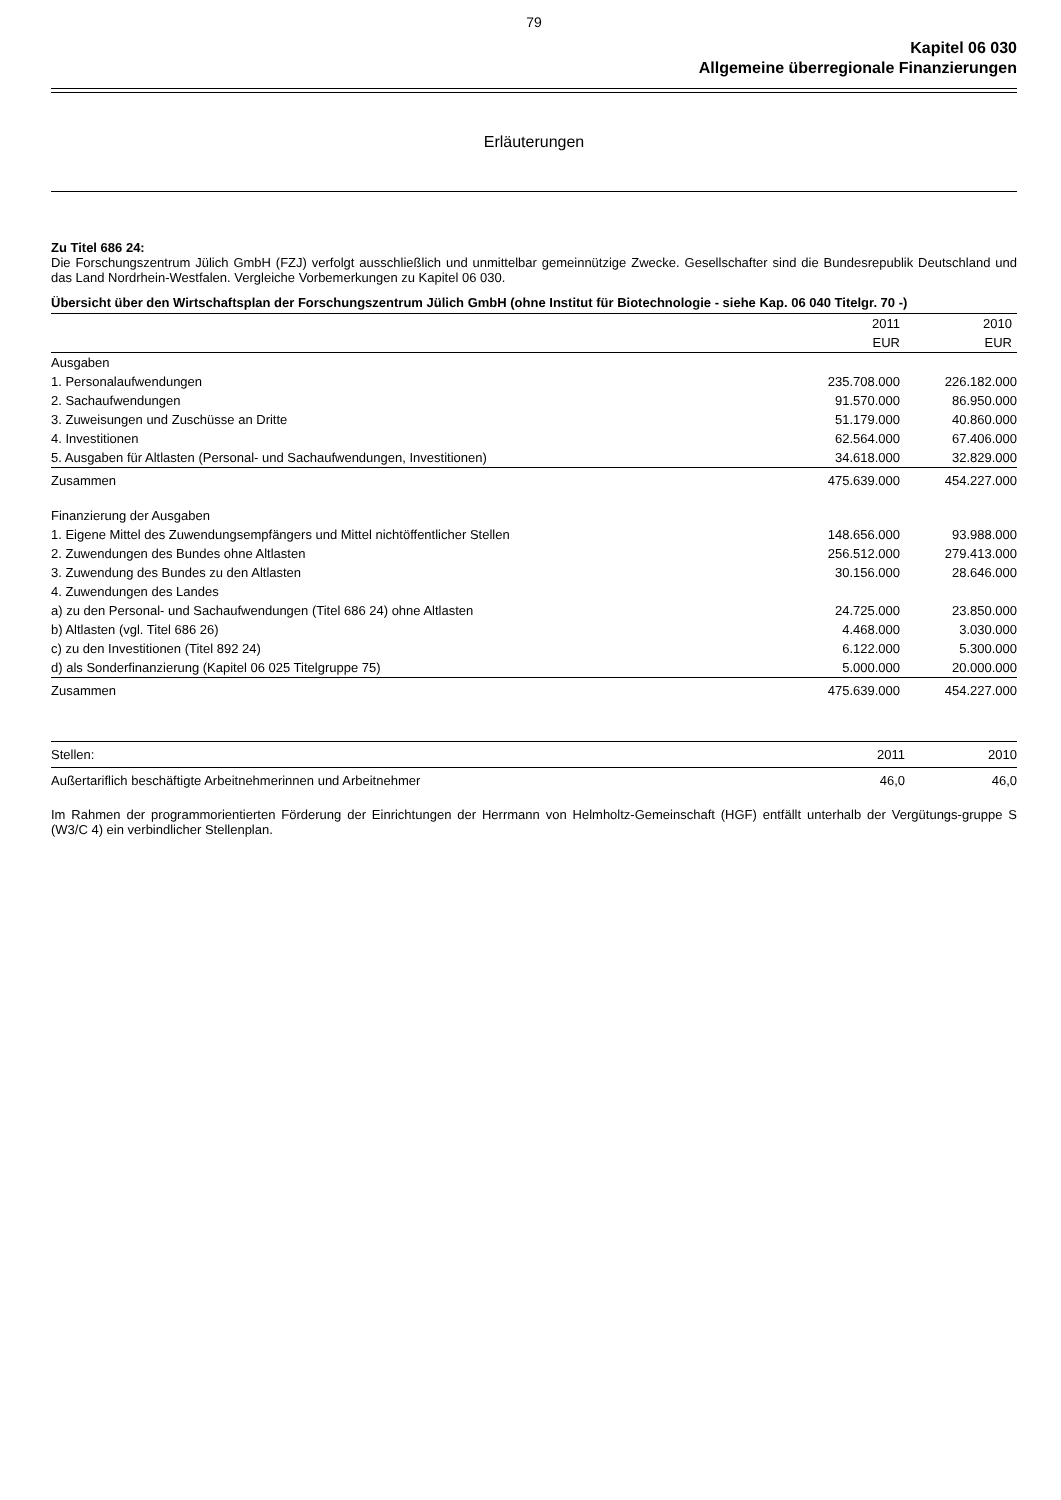79
Kapitel 06 030
Allgemeine überregionale Finanzierungen
Erläuterungen
Zu Titel 686 24:
Die Forschungszentrum Jülich GmbH (FZJ) verfolgt ausschließlich und unmittelbar gemeinnützige Zwecke. Gesellschafter sind die Bundesrepublik Deutschland und das Land Nordrhein-Westfalen. Vergleiche Vorbemerkungen zu Kapitel 06 030.
Übersicht über den Wirtschaftsplan der Forschungszentrum Jülich GmbH (ohne Institut für Biotechnologie - siehe Kap. 06 040 Titelgr. 70 -)
| | 2011 | 2010 |
| --- | --- | --- |
| | EUR | EUR |
| Ausgaben | | |
| 1. Personalaufwendungen | 235.708.000 | 226.182.000 |
| 2. Sachaufwendungen | 91.570.000 | 86.950.000 |
| 3. Zuweisungen und Zuschüsse an Dritte | 51.179.000 | 40.860.000 |
| 4. Investitionen | 62.564.000 | 67.406.000 |
| 5. Ausgaben für Altlasten (Personal- und Sachaufwendungen, Investitionen) | 34.618.000 | 32.829.000 |
| Zusammen | 475.639.000 | 454.227.000 |
| Finanzierung der Ausgaben | | |
| 1. Eigene Mittel des Zuwendungsempfängers und Mittel nichtöffentlicher Stellen | 148.656.000 | 93.988.000 |
| 2. Zuwendungen des Bundes ohne Altlasten | 256.512.000 | 279.413.000 |
| 3. Zuwendung des Bundes zu den Altlasten | 30.156.000 | 28.646.000 |
| 4. Zuwendungen des Landes | | |
| a) zu den Personal- und Sachaufwendungen (Titel 686 24) ohne Altlasten | 24.725.000 | 23.850.000 |
| b) Altlasten (vgl. Titel 686 26) | 4.468.000 | 3.030.000 |
| c) zu den Investitionen (Titel 892 24) | 6.122.000 | 5.300.000 |
| d) als Sonderfinanzierung (Kapitel 06 025 Titelgruppe 75) | 5.000.000 | 20.000.000 |
| Zusammen | 475.639.000 | 454.227.000 |
| Stellen: | 2011 | 2010 |
| Außertariflich beschäftigte Arbeitnehmerinnen und Arbeitnehmer | 46,0 | 46,0 |
Im Rahmen der programmorientierten Förderung der Einrichtungen der Herrmann von Helmholtz-Gemeinschaft (HGF) entfällt unterhalb der Vergütungs-gruppe S (W3/C 4) ein verbindlicher Stellenplan.